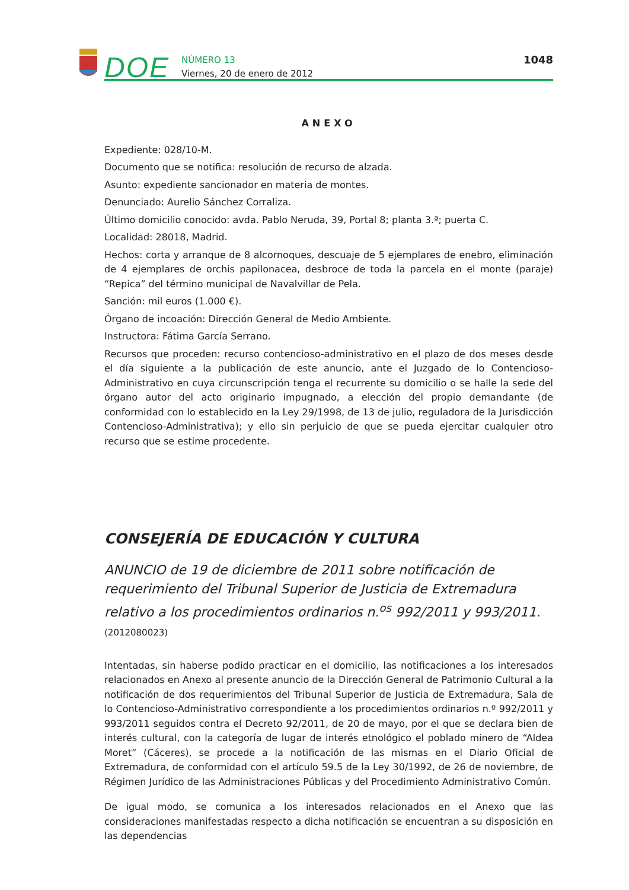DOE
NÚMERO 13
Viernes, 20 de enero de 2012
1048
ANEXO
Expediente: 028/10-M.
Documento que se notifica: resolución de recurso de alzada.
Asunto: expediente sancionador en materia de montes.
Denunciado: Aurelio Sánchez Corraliza.
Último domicilio conocido: avda. Pablo Neruda, 39, Portal 8; planta 3.ª; puerta C.
Localidad: 28018, Madrid.
Hechos: corta y arranque de 8 alcornoques, descuaje de 5 ejemplares de enebro, eliminación de 4 ejemplares de orchis papilonacea, desbroce de toda la parcela en el monte (paraje) “Repica” del término municipal de Navalvillar de Pela.
Sanción: mil euros (1.000 €).
Órgano de incoación: Dirección General de Medio Ambiente.
Instructora: Fátima García Serrano.
Recursos que proceden: recurso contencioso-administrativo en el plazo de dos meses desde el día siguiente a la publicación de este anuncio, ante el Juzgado de lo Contencioso-Administrativo en cuya circunscripción tenga el recurrente su domicilio o se halle la sede del órgano autor del acto originario impugnado, a elección del propio demandante (de conformidad con lo establecido en la Ley 29/1998, de 13 de julio, reguladora de la Jurisdicción Contencioso-Administrativa); y ello sin perjuicio de que se pueda ejercitar cualquier otro recurso que se estime procedente.
CONSEJERÍA DE EDUCACIÓN Y CULTURA
ANUNCIO de 19 de diciembre de 2011 sobre notificación de requerimiento del Tribunal Superior de Justicia de Extremadura relativo a los procedimientos ordinarios n.<sup>os</sup> 992/2011 y 993/2011. (2012080023)
Intentadas, sin haberse podido practicar en el domicilio, las notificaciones a los interesados relacionados en Anexo al presente anuncio de la Dirección General de Patrimonio Cultural a la notificación de dos requerimientos del Tribunal Superior de Justicia de Extremadura, Sala de lo Contencioso-Administrativo correspondiente a los procedimientos ordinarios n.º 992/2011 y 993/2011 seguidos contra el Decreto 92/2011, de 20 de mayo, por el que se declara bien de interés cultural, con la categoría de lugar de interés etnológico el poblado minero de “Aldea Moret” (Cáceres), se procede a la notificación de las mismas en el Diario Oficial de Extremadura, de conformidad con el artículo 59.5 de la Ley 30/1992, de 26 de noviembre, de Régimen Jurídico de las Administraciones Públicas y del Procedimiento Administrativo Común.
De igual modo, se comunica a los interesados relacionados en el Anexo que las consideraciones manifestadas respecto a dicha notificación se encuentran a su disposición en las dependencias